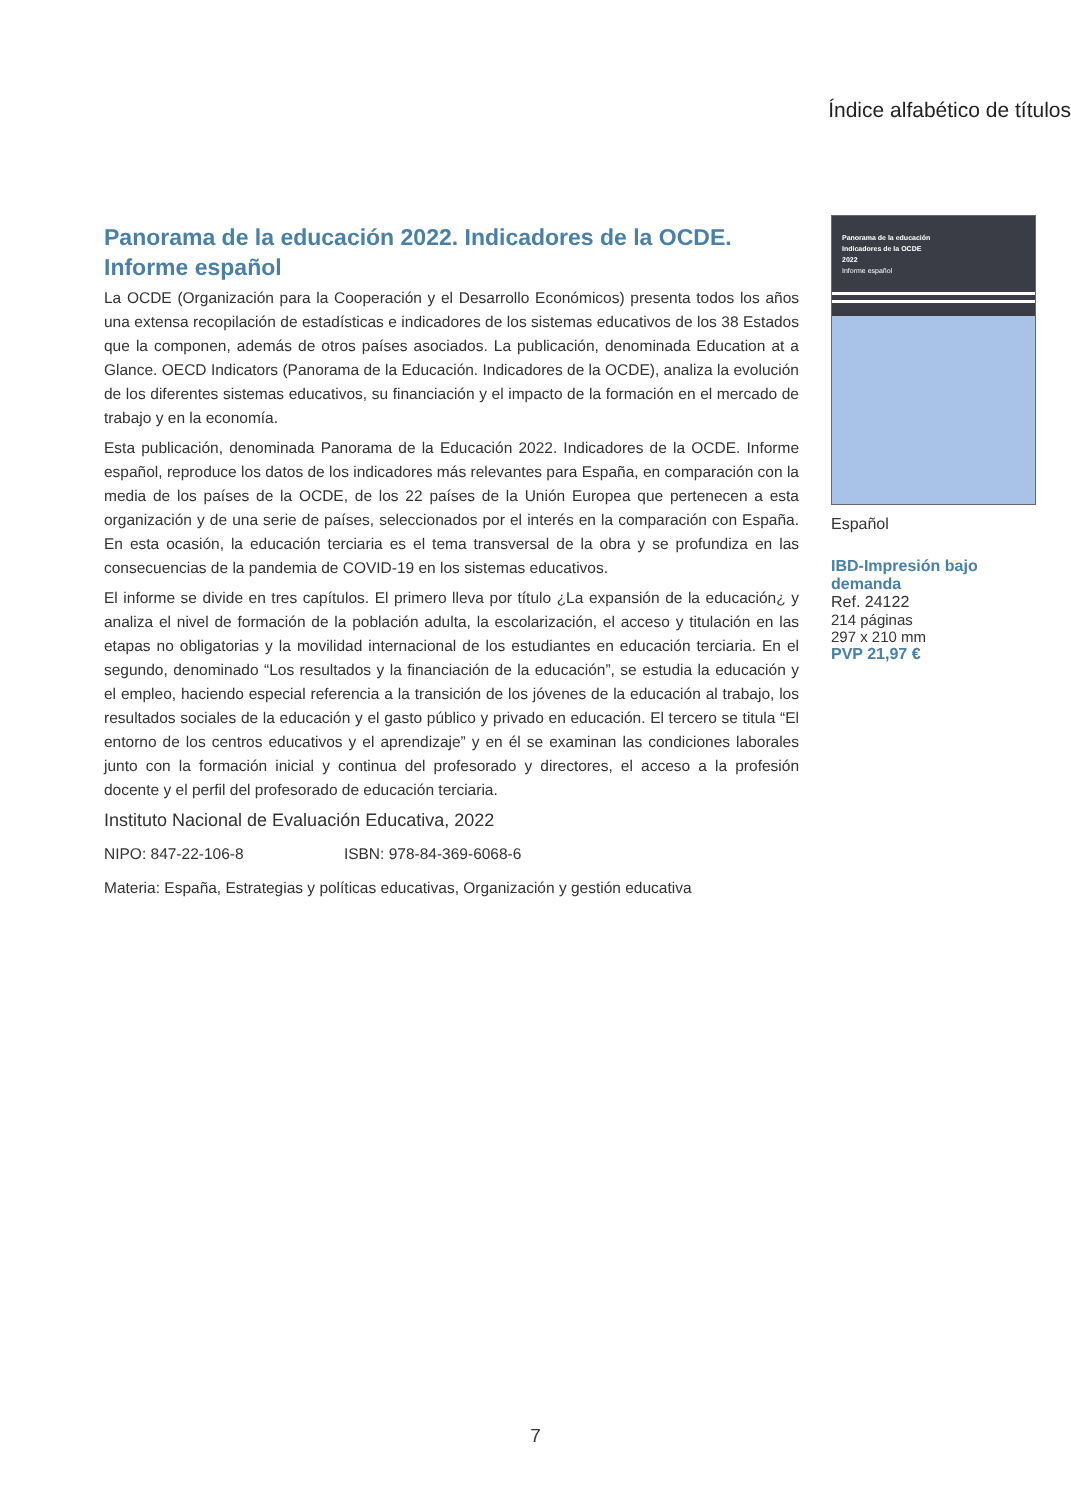Índice alfabético de títulos
Panorama de la educación 2022. Indicadores de la OCDE. Informe español
La OCDE (Organización para la Cooperación y el Desarrollo Económicos) presenta todos los años una extensa recopilación de estadísticas e indicadores de los sistemas educativos de los 38 Estados que la componen, además de otros países asociados. La publicación, denominada Education at a Glance. OECD Indicators (Panorama de la Educación. Indicadores de la OCDE), analiza la evolución de los diferentes sistemas educativos, su financiación y el impacto de la formación en el mercado de trabajo y en la economía.
Esta publicación, denominada Panorama de la Educación 2022. Indicadores de la OCDE. Informe español, reproduce los datos de los indicadores más relevantes para España, en comparación con la media de los países de la OCDE, de los 22 países de la Unión Europea que pertenecen a esta organización y de una serie de países, seleccionados por el interés en la comparación con España. En esta ocasión, la educación terciaria es el tema transversal de la obra y se profundiza en las consecuencias de la pandemia de COVID-19 en los sistemas educativos.
El informe se divide en tres capítulos. El primero lleva por título ¿La expansión de la educación¿ y analiza el nivel de formación de la población adulta, la escolarización, el acceso y titulación en las etapas no obligatorias y la movilidad internacional de los estudiantes en educación terciaria. En el segundo, denominado “Los resultados y la financiación de la educación”, se estudia la educación y el empleo, haciendo especial referencia a la transición de los jóvenes de la educación al trabajo, los resultados sociales de la educación y el gasto público y privado en educación. El tercero se titula “El entorno de los centros educativos y el aprendizaje” y en él se examinan las condiciones laborales junto con la formación inicial y continua del profesorado y directores, el acceso a la profesión docente y el perfil del profesorado de educación terciaria.
Instituto Nacional de Evaluación Educativa, 2022
NIPO: 847-22-106-8 ISBN: 978-84-369-6068-6
Materia: España, Estrategias y políticas educativas, Organización y gestión educativa
Panorama de la educación
Indicadores de la OCDE
2022
Informe español
Español
IBD-Impresión bajo demanda
Ref. 24122
214 páginas
297 x 210 mm
PVP 21,97 €
7